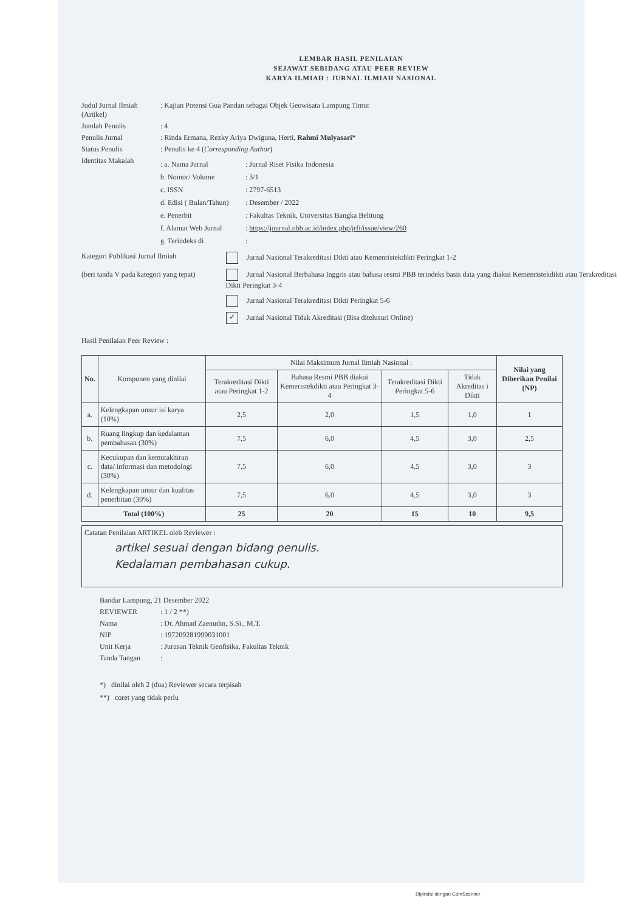LEMBAR HASIL PENILAIAN
SEJAWAT SEBIDANG ATAU PEER REVIEW
KARYA ILMIAH : JURNAL ILMIAH NASIONAL
Judul Jurnal Ilmiah (Artikel)
: Kajian Potensi Gua Pandan sebagai Objek Geowisata Lampung Timur
Jumlah Penulis : 4
Penulis Jurnal : Rinda Ermana, Rezky Ariya Dwiguna, Herti, Rahmi Mulyasari*
Status Penulis : Penulis ke 4 (Corresponding Author)
Identitas Makalah
: a. Nama Jurnal: Jurnal Riset Fisika Indonesia
b. Nomor/ Volume: 3/1
c. ISSN: 2797-6513
d. Edisi ( Bulan/Tahun): Desember / 2022
e. Penerbit: Fakultas Teknik, Universitas Bangka Belitung
f. Alamat Web Jurnal: https://journal.ubb.ac.id/index.php/jrfi/issue/view/260
g. Terindeks di:
Kategori Publikasi Jurnal Ilmiah
(beri tanda V pada kategori yang tepat)
Jurnal Nasional Terakreditasi Dikti atau Kemenristekdikti Peringkat 1-2
Jurnal Nasional Berbahasa Inggris atau bahasa resmi PBB terindeks basis data yang diakui Kemenristekdikti atau Terakreditasi Dikti Peringkat 3-4
Jurnal Nasional Terakreditasi Dikti Peringkat 5-6
✓ Jurnal Nasional Tidak Akreditasi (Bisa ditelusuri Online)
Hasil Penilaian Peer Review :
| No. | Komponen yang dinilai | Nilai Maksimum Jurnal Ilmiah Nasional : | | | | Nilai yang Diberikan Penilai (NP) |
| --- | --- | --- | --- | --- | --- | --- |
| | | Terakreditasi Dikti atau Peringkat 1-2 | Bahasa Resmi PBB diakui Kemeristekdikti atau Peringkat 3-4 | Terakreditasi Dikti Peringkat 5-6 | Tidak Akreditas i Dikti | |
| a. | Kelengkapan unsur isi karya (10%) | 2,5 | 2,0 | 1,5 | 1,0 | 1 |
| b. | Ruang lingkup dan kedalaman pembahasan (30%) | 7,5 | 6,0 | 4,5 | 3,0 | 2,5 |
| c. | Kecukupan dan kemutakhiran data/ informasi dan metodologi (30%) | 7,5 | 6,0 | 4,5 | 3,0 | 3 |
| d. | Kelengkapan unsur dan kualitas penerbitan (30%) | 7,5 | 6,0 | 4,5 | 3,0 | 3 |
| Total (100%) | | 25 | 20 | 15 | 10 | 9,5 |
Catatan Penilaian ARTIKEL oleh Reviewer :
artikel sesuai dengan bidang penulis.
Kedalaman pembahasan cukup.
Bandar Lampung, 21 Desember 2022
REVIEWER : 1 / 2 **)
Nama : Dr. Ahmad Zaenudin, S.Si., M.T.
NIP : 197209281999031001
Unit Kerja : Jurusan Teknik Geofisika, Fakultas Teknik
Tanda Tangan :
*) dinilai oleh 2 (dua) Reviewer secara terpisah
**) coret yang tidak perlu
Dipindai dengan CamScanner